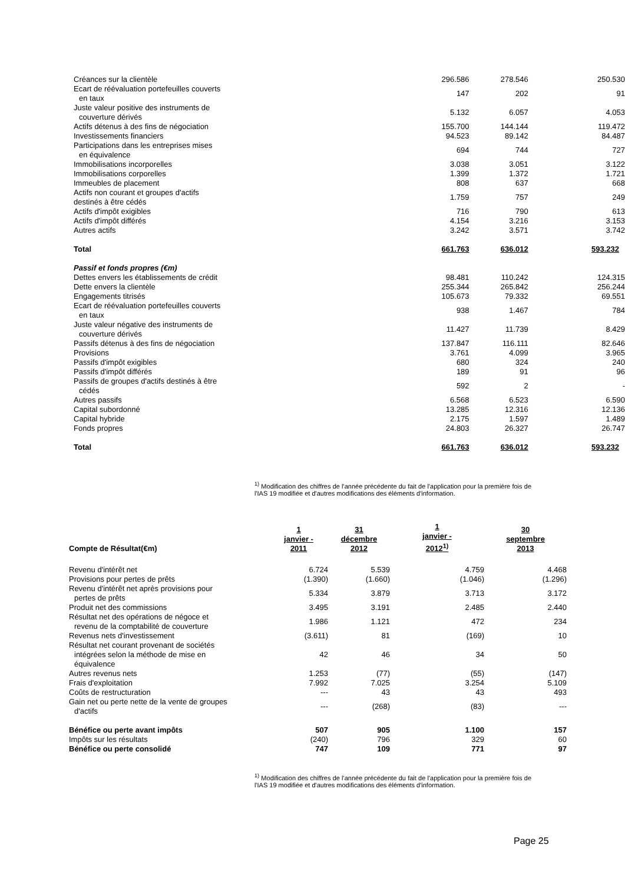| Créances sur la clientèle | 296.586 | 278.546 | 250.530 |
| Ecart de réévaluation portefeuilles couverts en taux | 147 | 202 | 91 |
| Juste valeur positive des instruments de couverture dérivés | 5.132 | 6.057 | 4.053 |
| Actifs détenus à des fins de négociation | 155.700 | 144.144 | 119.472 |
| Investissements financiers | 94.523 | 89.142 | 84.487 |
| Participations dans les entreprises mises en équivalence | 694 | 744 | 727 |
| Immobilisations incorporelles | 3.038 | 3.051 | 3.122 |
| Immobilisations corporelles | 1.399 | 1.372 | 1.721 |
| Immeubles de placement | 808 | 637 | 668 |
| Actifs non courant et groupes d'actifs destinés à être cédés | 1.759 | 757 | 249 |
| Actifs d'impôt exigibles | 716 | 790 | 613 |
| Actifs d'impôt différés | 4.154 | 3.216 | 3.153 |
| Autres actifs | 3.242 | 3.571 | 3.742 |
| Total | 661.763 | 636.012 | 593.232 |
| Passif et fonds propres (€m) | | | |
| Dettes envers les établissements de crédit | 98.481 | 110.242 | 124.315 |
| Dette envers la clientèle | 255.344 | 265.842 | 256.244 |
| Engagements titrisés | 105.673 | 79.332 | 69.551 |
| Ecart de réévaluation portefeuilles couverts en taux | 938 | 1.467 | 784 |
| Juste valeur négative des instruments de couverture dérivés | 11.427 | 11.739 | 8.429 |
| Passifs détenus à des fins de négociation | 137.847 | 116.111 | 82.646 |
| Provisions | 3.761 | 4.099 | 3.965 |
| Passifs d'impôt exigibles | 680 | 324 | 240 |
| Passifs d'impôt différés | 189 | 91 | 96 |
| Passifs de groupes d'actifs destinés à être cédés | 592 | 2 | - |
| Autres passifs | 6.568 | 6.523 | 6.590 |
| Capital subordonné | 13.285 | 12.316 | 12.136 |
| Capital hybride | 2.175 | 1.597 | 1.489 |
| Fonds propres | 24.803 | 26.327 | 26.747 |
| Total | 661.763 | 636.012 | 593.232 |
<sup>1)</sup> Modification des chiffres de l'année précédente du fait de l'application pour la première fois de l'IAS 19 modifiée et d'autres modifications des éléments d'information.
| Compte de Résultat(€m) | 1 janvier - 2011 | 31 décembre 2012 | 1 janvier - 2012<sup>1)</sup> | 30 septembre 2013 |
| --- | --- | --- | --- | --- |
| Revenu d'intérêt net | 6.724 | 5.539 | 4.759 | 4.468 |
| Provisions pour pertes de prêts | (1.390) | (1.660) | (1.046) | (1.296) |
| Revenu d'intérêt net après provisions pour pertes de prêts | 5.334 | 3.879 | 3.713 | 3.172 |
| Produit net des commissions | 3.495 | 3.191 | 2.485 | 2.440 |
| Résultat net des opérations de négoce et revenu de la comptabilité de couverture | 1.986 | 1.121 | 472 | 234 |
| Revenus nets d'investissement | (3.611) | 81 | (169) | 10 |
| Résultat net courant provenant de sociétés intégrées selon la méthode de mise en équivalence | 42 | 46 | 34 | 50 |
| Autres revenus nets | 1.253 | (77) | (55) | (147) |
| Frais d'exploitation | 7.992 | 7.025 | 3.254 | 5.109 |
| Coûts de restructuration | --- | 43 | 43 | 493 |
| Gain net ou perte nette de la vente de groupes d'actifs | --- | (268) | (83) | --- |
| Bénéfice ou perte avant impôts | 507 | 905 | 1.100 | 157 |
| Impôts sur les résultats | (240) | 796 | 329 | 60 |
| Bénéfice ou perte consolidé | 747 | 109 | 771 | 97 |
<sup>1)</sup> Modification des chiffres de l'année précédente du fait de l'application pour la première fois de l'IAS 19 modifiée et d'autres modifications des éléments d'information.
Page 25